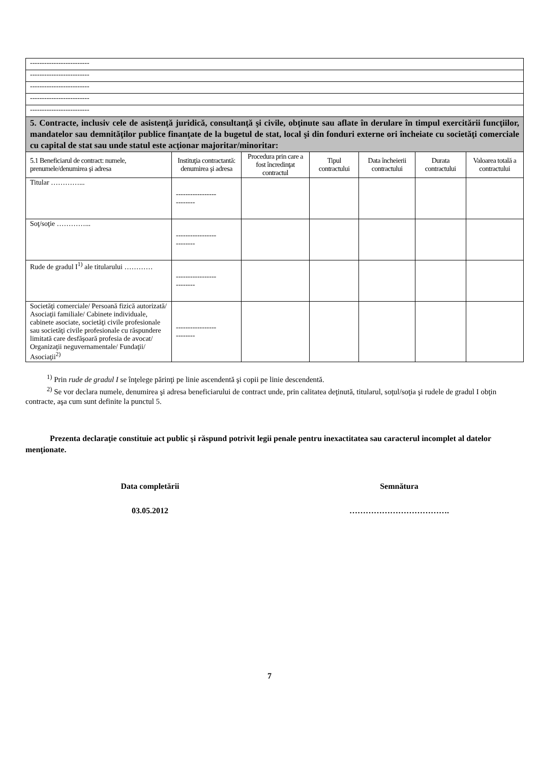| ------------------------- | | | | | | |
| ------------------------- | | | | | | |
| ------------------------- | | | | | | |
| ------------------------- | | | | | | |
| ------------------------- | | | | | | |
| 5. Contracte, inclusiv cele de asistenţă juridică, consultanţă şi civile, obţinute sau aflate în derulare în timpul exercitării funcţiilor, mandatelor sau demnităţilor publice finanţate de la bugetul de stat, local şi din fonduri externe ori încheiate cu societăţi comerciale cu capital de stat sau unde statul este acţionar majoritar/minoritar: | | | | | | |
| 5.1 Beneficiarul de contract: numele, prenumele/denumirea şi adresa | Instituţia contractantă: denumirea şi adresa | Procedura prin care a fost încredinţat contractul | Tipul contractului | Data încheierii contractului | Durata contractului | Valoarea totală a contractului |
| Titular …………... | ----------------- -------- | | | | | |
| Soţ/soţie …………... | ----------------- -------- | | | | | |
| Rude de gradul I<sup>1)</sup> ale titularului ………… | ----------------- -------- | | | | | |
| Societăţi comerciale/ Persoană fizică autorizată/ Asociaţii familiale/ Cabinete individuale, cabinete asociate, societăţi civile profesionale sau societăţi civile profesionale cu răspundere limitată care desfăşoară profesia de avocat/ Organizaţii neguvernamentale/ Fundaţii/ Asociaţii<sup>2)</sup> | ----------------- -------- | | | | | |
<sup>1)</sup> Prin rude de gradul I se înţelege părinţi pe linie ascendentă şi copii pe linie descendentă.
<sup>2)</sup> Se vor declara numele, denumirea şi adresa beneficiarului de contract unde, prin calitatea deţinută, titularul, soţul/soţia şi rudele de gradul I obţin contracte, aşa cum sunt definite la punctul 5.
Prezenta declaraţie constituie act public şi răspund potrivit legii penale pentru inexactitatea sau caracterul incomplet al datelor menţionate.
Data completării Semnătura
03.05.2012 ……………………………….
7